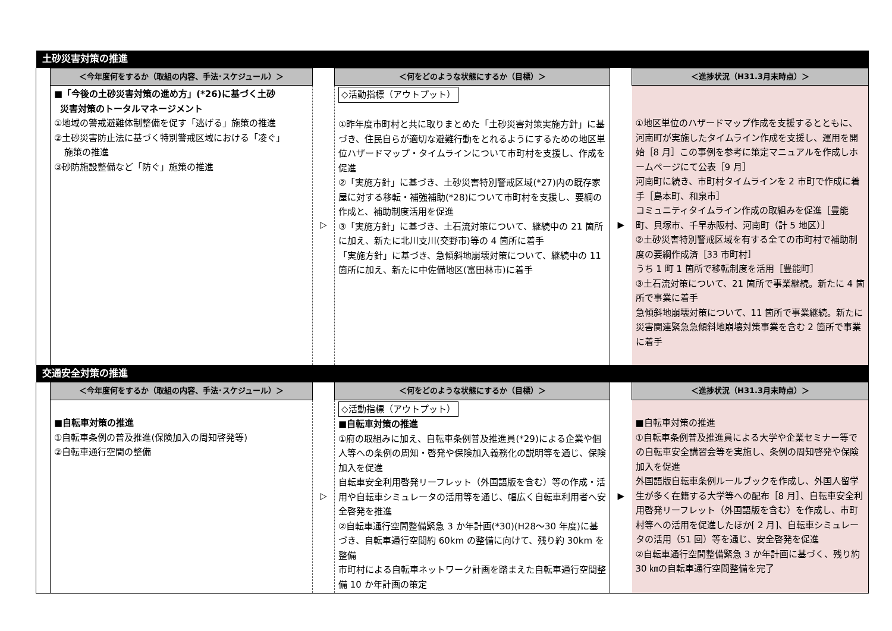| 土砂災害対策の推進 | | | | | |
| | ＜今年度何をするか（取組の内容、手法･スケジュール）＞ | | ＜何をどのような状態にするか（目標）＞ | | ＜進捗状況（H31.3月末時点）＞ |
| | ■「今後の土砂災害対策の進め方」(*26)に基づく土砂 災害対策のトータルマネージメント ①地域の警戒避難体制整備を促す「逃げる」施策の推進 ②土砂災害防止法に基づく特別警戒区域における「凌ぐ」 施策の推進 ③砂防施設整備など「防ぐ」施策の推進 | ▷ | ◇活動指標（アウトプット） ①昨年度市町村と共に取りまとめた「土砂災害対策実施方針」に基づき、住民自らが適切な避難行動をとれるようにするための地区単位ハザードマップ・タイムラインについて市町村を支援し、作成を促進 ②「実施方針」に基づき、土砂災害特別警戒区域(*27)内の既存家屋に対する移転・補強補助(*28)について市町村を支援し、要綱の作成と、補助制度活用を促進 ③「実施方針」に基づき、土石流対策について、継続中の 21 箇所に加え、新たに北川支川(交野市)等の 4 箇所に着手 「実施方針」に基づき、急傾斜地崩壊対策について、継続中の 11 箇所に加え、新たに中佐備地区(富田林市)に着手 | ▶ | ①地区単位のハザードマップ作成を支援するとともに、河南町が実施したタイムライン作成を支援し、運用を開始［8 月］この事例を参考に策定マニュアルを作成しホームページにて公表［9 月］ 河南町に続き、市町村タイムラインを 2 市町で作成に着手［島本町、和泉市］ コミュニティタイムライン作成の取組みを促進［豊能町、貝塚市、千早赤阪村、河南町（計 5 地区）］ ②土砂災害特別警戒区域を有する全ての市町村で補助制度の要綱作成済［33 市町村］ うち 1 町 1 箇所で移転制度を活用［豊能町］ ③土石流対策について、21 箇所で事業継続。新たに 4 箇所で事業に着手 急傾斜地崩壊対策について、11 箇所で事業継続。新たに災害関連緊急急傾斜地崩壊対策事業を含む 2 箇所で事業に着手 |
| 交通安全対策の推進 | | | | | |
| | ＜今年度何をするか（取組の内容、手法･スケジュール）＞ | | ＜何をどのような状態にするか（目標）＞ | | ＜進捗状況（H31.3月末時点）＞ |
| | ■自転車対策の推進 ①自転車条例の普及推進(保険加入の周知啓発等) ②自転車通行空間の整備 | ▷ | ◇活動指標（アウトプット） ■自転車対策の推進 ①府の取組みに加え、自転車条例普及推進員(*29)による企業や個人等への条例の周知・啓発や保険加入義務化の説明等を通じ、保険加入を促進 自転車安全利用啓発リーフレット（外国語版を含む）等の作成・活用や自転車シミュレータの活用等を通じ、幅広く自転車利用者へ安全啓発を推進 ②自転車通行空間整備緊急 3 か年計画(*30)(H28～30 年度)に基づき、自転車通行空間約 60km の整備に向けて、残り約 30km を整備 市町村による自転車ネットワーク計画を踏まえた自転車通行空間整備 10 か年計画の策定 | ▶ | ■自転車対策の推進 ①自転車条例普及推進員による大学や企業セミナー等での自転車安全講習会等を実施し、条例の周知啓発や保険加入を促進 外国語版自転車条例ルールブックを作成し、外国人留学生が多く在籍する大学等への配布［8 月］、自転車安全利用啓発リーフレット（外国語版を含む）を作成し、市町村等への活用を促進したほか[ 2 月]、自転車シミュレータの活用（51 回）等を通じ、安全啓発を促進 ②自転車通行空間整備緊急 3 か年計画に基づく、残り約 30 ㎞の自転車通行空間整備を完了 |